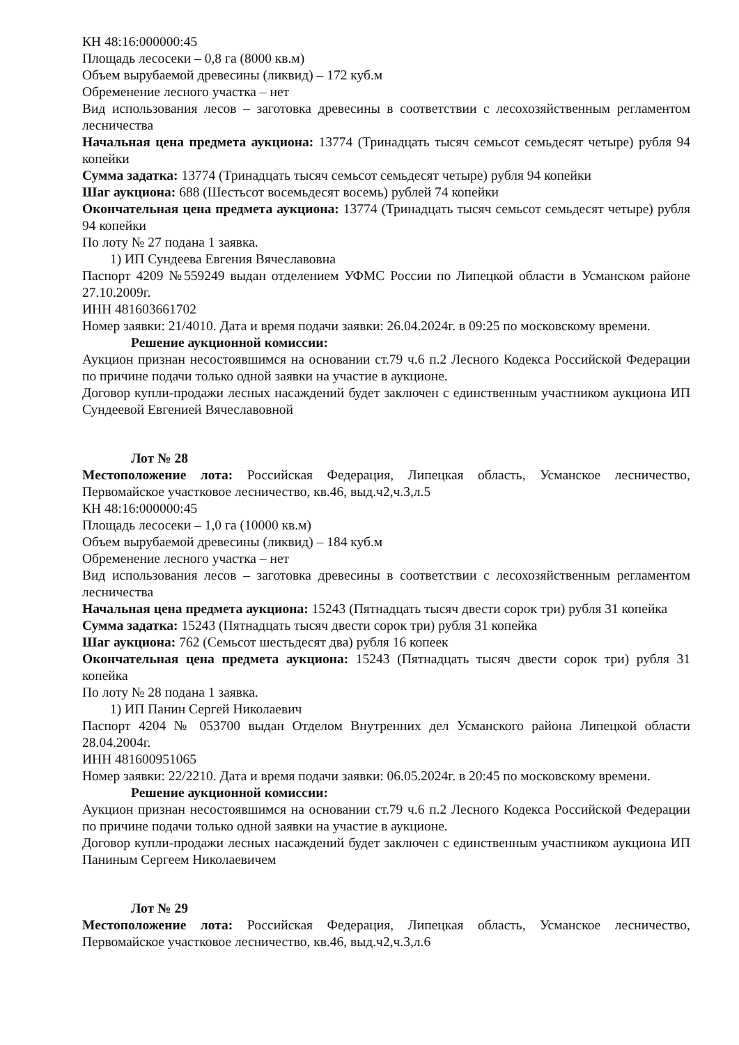КН 48:16:000000:45
Площадь лесосеки – 0,8 га (8000 кв.м)
Объем вырубаемой древесины (ликвид) – 172 куб.м
Обременение лесного участка – нет
Вид использования лесов – заготовка древесины в соответствии с лесохозяйственным регламентом лесничества
Начальная цена предмета аукциона: 13774 (Тринадцать тысяч семьсот семьдесят четыре) рубля 94 копейки
Сумма задатка: 13774 (Тринадцать тысяч семьсот семьдесят четыре) рубля 94 копейки
Шаг аукциона: 688 (Шестьсот восемьдесят восемь) рублей 74 копейки
Окончательная цена предмета аукциона: 13774 (Тринадцать тысяч семьсот семьдесят четыре) рубля 94 копейки
По лоту № 27 подана 1 заявка.
1) ИП Сундеева Евгения Вячеславовна
Паспорт 4209 №559249 выдан отделением УФМС России по Липецкой области в Усманском районе 27.10.2009г.
ИНН 481603661702
Номер заявки: 21/4010. Дата и время подачи заявки: 26.04.2024г. в 09:25 по московскому времени.
Решение аукционной комиссии:
Аукцион признан несостоявшимся на основании ст.79 ч.6 п.2 Лесного Кодекса Российской Федерации по причине подачи только одной заявки на участие в аукционе.
Договор купли-продажи лесных насаждений будет заключен с единственным участником аукциона ИП Сундеевой Евгенией Вячеславовной
Лот № 28
Местоположение лота: Российская Федерация, Липецкая область, Усманское лесничество, Первомайское участковое лесничество, кв.46, выд.ч2,ч.3,л.5
КН 48:16:000000:45
Площадь лесосеки – 1,0 га (10000 кв.м)
Объем вырубаемой древесины (ликвид) – 184 куб.м
Обременение лесного участка – нет
Вид использования лесов – заготовка древесины в соответствии с лесохозяйственным регламентом лесничества
Начальная цена предмета аукциона: 15243 (Пятнадцать тысяч двести сорок три) рубля 31 копейка
Сумма задатка: 15243 (Пятнадцать тысяч двести сорок три) рубля 31 копейка
Шаг аукциона: 762 (Семьсот шестьдесят два) рубля 16 копеек
Окончательная цена предмета аукциона: 15243 (Пятнадцать тысяч двести сорок три) рубля 31 копейка
По лоту № 28 подана 1 заявка.
1) ИП Панин Сергей Николаевич
Паспорт 4204 № 053700 выдан Отделом Внутренних дел Усманского района Липецкой области 28.04.2004г.
ИНН 481600951065
Номер заявки: 22/2210. Дата и время подачи заявки: 06.05.2024г. в 20:45 по московскому времени.
Решение аукционной комиссии:
Аукцион признан несостоявшимся на основании ст.79 ч.6 п.2 Лесного Кодекса Российской Федерации по причине подачи только одной заявки на участие в аукционе.
Договор купли-продажи лесных насаждений будет заключен с единственным участником аукциона ИП Паниным Сергеем Николаевичем
Лот № 29
Местоположение лота: Российская Федерация, Липецкая область, Усманское лесничество, Первомайское участковое лесничество, кв.46, выд.ч2,ч.3,л.6